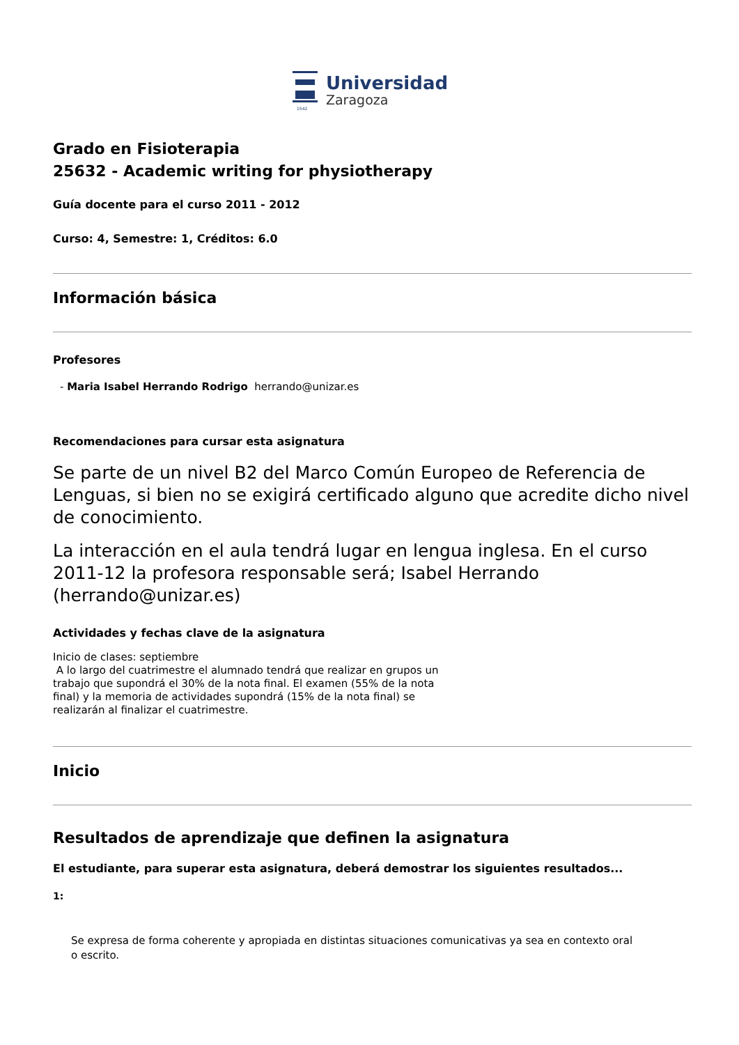1542
Universidad
Zaragoza
Grado en Fisioterapia
25632 - Academic writing for physiotherapy
Guía docente para el curso 2011 - 2012
Curso: 4, Semestre: 1, Créditos: 6.0
Información básica
Profesores
- Maria Isabel Herrando Rodrigo herrando@unizar.es
Recomendaciones para cursar esta asignatura
Se parte de un nivel B2 del Marco Común Europeo de Referencia de Lenguas, si bien no se exigirá certificado alguno que acredite dicho nivel de conocimiento.
La interacción en el aula tendrá lugar en lengua inglesa. En el curso 2011-12 la profesora responsable será; Isabel Herrando (herrando@unizar.es)
Actividades y fechas clave de la asignatura
Inicio de clases: septiembre
A lo largo del cuatrimestre el alumnado tendrá que realizar en grupos un trabajo que supondrá el 30% de la nota final. El examen (55% de la nota final) y la memoria de actividades supondrá (15% de la nota final) se realizarán al finalizar el cuatrimestre.
Inicio
Resultados de aprendizaje que definen la asignatura
El estudiante, para superar esta asignatura, deberá demostrar los siguientes resultados...
1:
Se expresa de forma coherente y apropiada en distintas situaciones comunicativas ya sea en contexto oral o escrito.